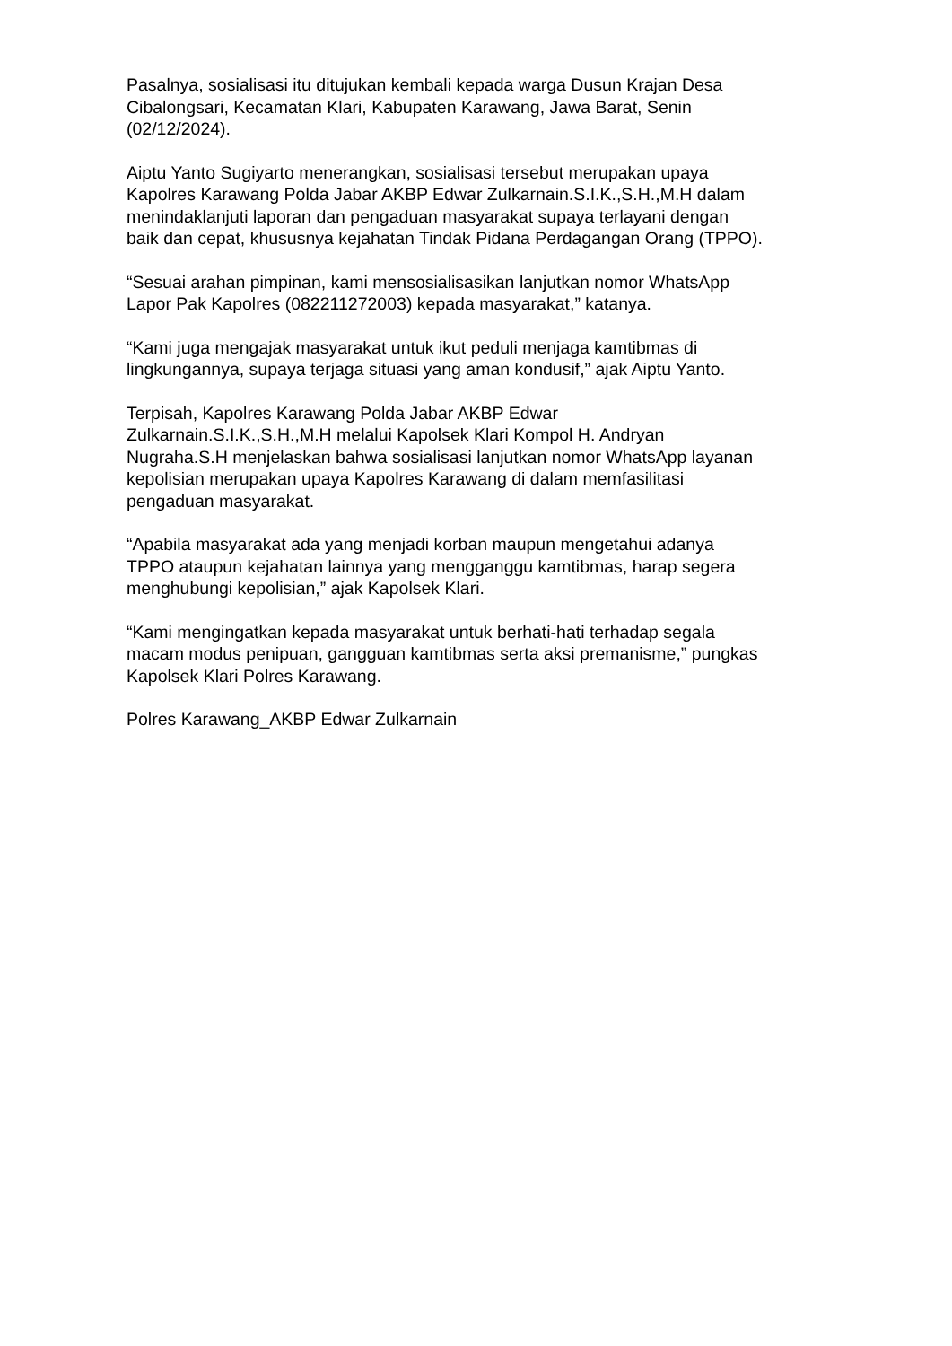Pasalnya, sosialisasi itu ditujukan kembali kepada warga Dusun Krajan Desa
Cibalongsari, Kecamatan Klari, Kabupaten Karawang, Jawa Barat, Senin
(02/12/2024).
Aiptu Yanto Sugiyarto menerangkan, sosialisasi tersebut merupakan upaya
Kapolres Karawang Polda Jabar AKBP Edwar Zulkarnain.S.I.K.,S.H.,M.H dalam
menindaklanjuti laporan dan pengaduan masyarakat supaya terlayani dengan
baik dan cepat, khususnya kejahatan Tindak Pidana Perdagangan Orang (TPPO).
“Sesuai arahan pimpinan, kami mensosialisasikan lanjutkan nomor WhatsApp
Lapor Pak Kapolres (082211272003) kepada masyarakat,” katanya.
“Kami juga mengajak masyarakat untuk ikut peduli menjaga kamtibmas di
lingkungannya, supaya terjaga situasi yang aman kondusif,” ajak Aiptu Yanto.
Terpisah, Kapolres Karawang Polda Jabar AKBP Edwar
Zulkarnain.S.I.K.,S.H.,M.H melalui Kapolsek Klari Kompol H. Andryan
Nugraha.S.H menjelaskan bahwa sosialisasi lanjutkan nomor WhatsApp layanan
kepolisian merupakan upaya Kapolres Karawang di dalam memfasilitasi
pengaduan masyarakat.
“Apabila masyarakat ada yang menjadi korban maupun mengetahui adanya
TPPO ataupun kejahatan lainnya yang mengganggu kamtibmas, harap segera
menghubungi kepolisian,” ajak Kapolsek Klari.
“Kami mengingatkan kepada masyarakat untuk berhati-hati terhadap segala
macam modus penipuan, gangguan kamtibmas serta aksi premanisme,” pungkas
Kapolsek Klari Polres Karawang.
Polres Karawang_AKBP Edwar Zulkarnain